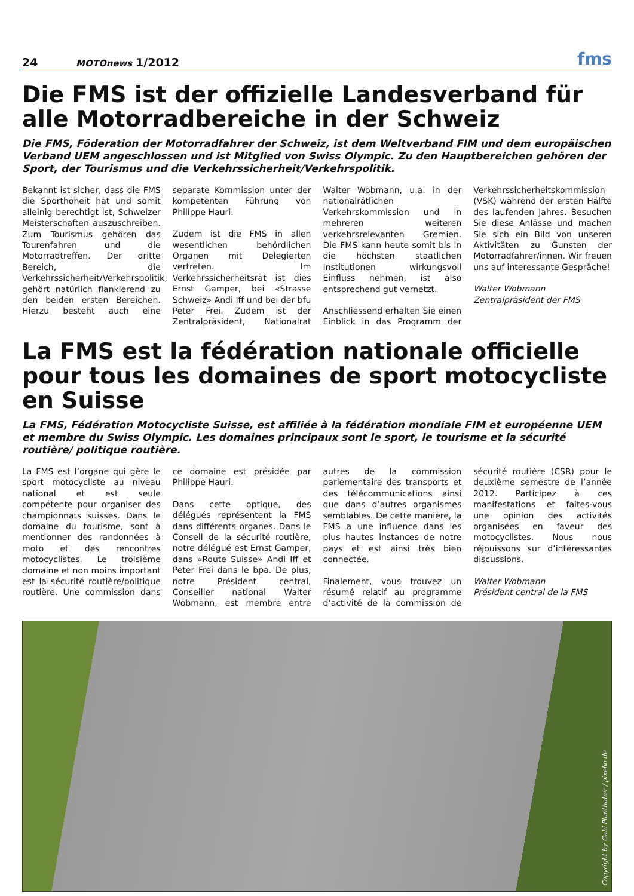24 MOTOnews 1/2012 fms
Die FMS ist der offizielle Landesverband für alle Motorradbereiche in der Schweiz
Die FMS, Föderation der Motorradfahrer der Schweiz, ist dem Weltverband FIM und dem europäischen Verband UEM angeschlossen und ist Mitglied von Swiss Olympic. Zu den Hauptbereichen gehören der Sport, der Tourismus und die Verkehrssicherheit/Verkehrspolitik.
Bekannt ist sicher, dass die FMS die Sporthoheit hat und somit alleinig berechtigt ist, Schweizer Meisterschaften auszuschreiben. Zum Tourismus gehören das Tourenfahren und die Motorradtreffen. Der dritte Bereich, die Verkehrssicherheit/Verkehrspolitik, gehört natürlich flankierend zu den beiden ersten Bereichen. Hierzu besteht auch eine separate Kommission unter der kompetenten Führung von Philippe Hauri.
Zudem ist die FMS in allen wesentlichen behördlichen Organen mit Delegierten vertreten. Im Verkehrssicherheitsrat ist dies Ernst Gamper, bei «Strasse Schweiz» Andi Iff und bei der bfu Peter Frei. Zudem ist der Zentralpräsident, Nationalrat Walter Wobmann, u.a. in der nationalrätlichen Verkehrskommission und in mehreren weiteren verkehrsrelevanten Gremien. Die FMS kann heute somit bis in die höchsten staatlichen Institutionen wirkungsvoll Einfluss nehmen, ist also entsprechend gut vernetzt.
Anschliessend erhalten Sie einen Einblick in das Programm der Verkehrssicherheitskommission (VSK) während der ersten Hälfte des laufenden Jahres. Besuchen Sie diese Anlässe und machen Sie sich ein Bild von unseren Aktivitäten zu Gunsten der Motorradfahrer/innen. Wir freuen uns auf interessante Gespräche!
Walter Wobmann
Zentralpräsident der FMS
La FMS est la fédération nationale officielle pour tous les domaines de sport motocycliste en Suisse
La FMS, Fédération Motocycliste Suisse, est affiliée à la fédération mondiale FIM et européenne UEM et membre du Swiss Olympic. Les domaines principaux sont le sport, le tourisme et la sécurité routière/ politique routière.
La FMS est l’organe qui gère le sport motocycliste au niveau national et est seule compétente pour organiser des championnats suisses. Dans le domaine du tourisme, sont à mentionner des randonnées à moto et des rencontres motocyclistes. Le troisième domaine et non moins important est la sécurité routière/politique routière. Une commission dans ce domaine est présidée par Philippe Hauri.
Dans cette optique, des délégués représentent la FMS dans différents organes. Dans le Conseil de la sécurité routière, notre délégué est Ernst Gamper, dans «Route Suisse» Andi Iff et Peter Frei dans le bpa. De plus, notre Président central, Conseiller national Walter Wobmann, est membre entre autres de la commission parlementaire des transports et des télécommunications ainsi que dans d’autres organismes semblables. De cette manière, la FMS a une influence dans les plus hautes instances de notre pays et est ainsi très bien connectée.
Finalement, vous trouvez un résumé relatif au programme d’activité de la commission de sécurité routière (CSR) pour le deuxième semestre de l’année 2012. Participez à ces manifestations et faites-vous une opinion des activités organisées en faveur des motocyclistes. Nous nous réjouissons sur d’intéressantes discussions.
Walter Wobmann
Président central de la FMS
Copyright by Gabi Planthaber / pixelio.de